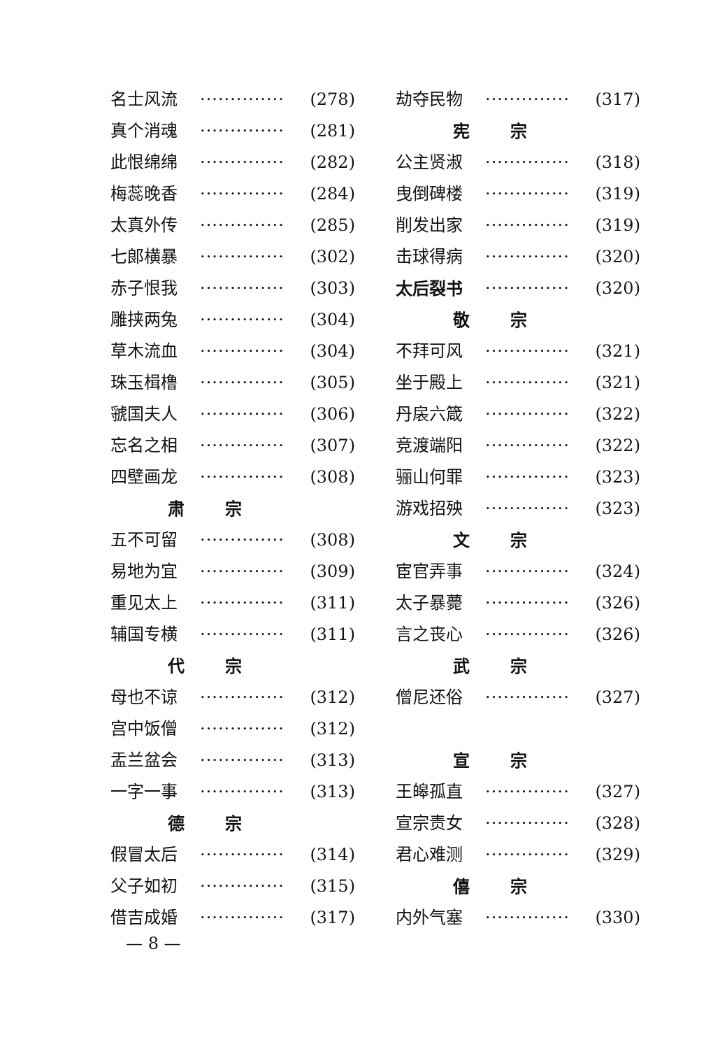名士风流 ·············· (278)
真个消魂 ·············· (281)
此恨绵绵 ·············· (282)
梅蕊晚香 ·············· (284)
太真外传 ·············· (285)
七郎横暴 ·············· (302)
赤子恨我 ·············· (303)
雕挟两兔 ·············· (304)
草木流血 ·············· (304)
珠玉楫橹 ·············· (305)
虢国夫人 ·············· (306)
忘名之相 ·············· (307)
四壁画龙 ·············· (308)
肃 宗
五不可留 ·············· (308)
易地为宜 ·············· (309)
重见太上 ·············· (311)
辅国专横 ·············· (311)
代 宗
母也不谅 ·············· (312)
宫中饭僧 ·············· (312)
盂兰盆会 ·············· (313)
一字一事 ·············· (313)
德 宗
假冒太后 ·············· (314)
父子如初 ·············· (315)
借吉成婚 ·············· (317)
劫夺民物 ·············· (317)
宪 宗
公主贤淑 ·············· (318)
曳倒碑楼 ·············· (319)
削发出家 ·············· (319)
击球得病 ·············· (320)
太后裂书 ·············· (320)
敬 宗
不拜可风 ·············· (321)
坐于殿上 ·············· (321)
丹扆六箴 ·············· (322)
竞渡端阳 ·············· (322)
骊山何罪 ·············· (323)
游戏招殃 ·············· (323)
文 宗
宦官弄事 ·············· (324)
太子暴薨 ·············· (326)
言之丧心 ·············· (326)
武 宗
僧尼还俗 ·············· (327)
宣 宗
王皞孤直 ·············· (327)
宣宗责女 ·············· (328)
君心难测 ·············· (329)
僖 宗
内外气塞 ·············· (330)
— 8 —